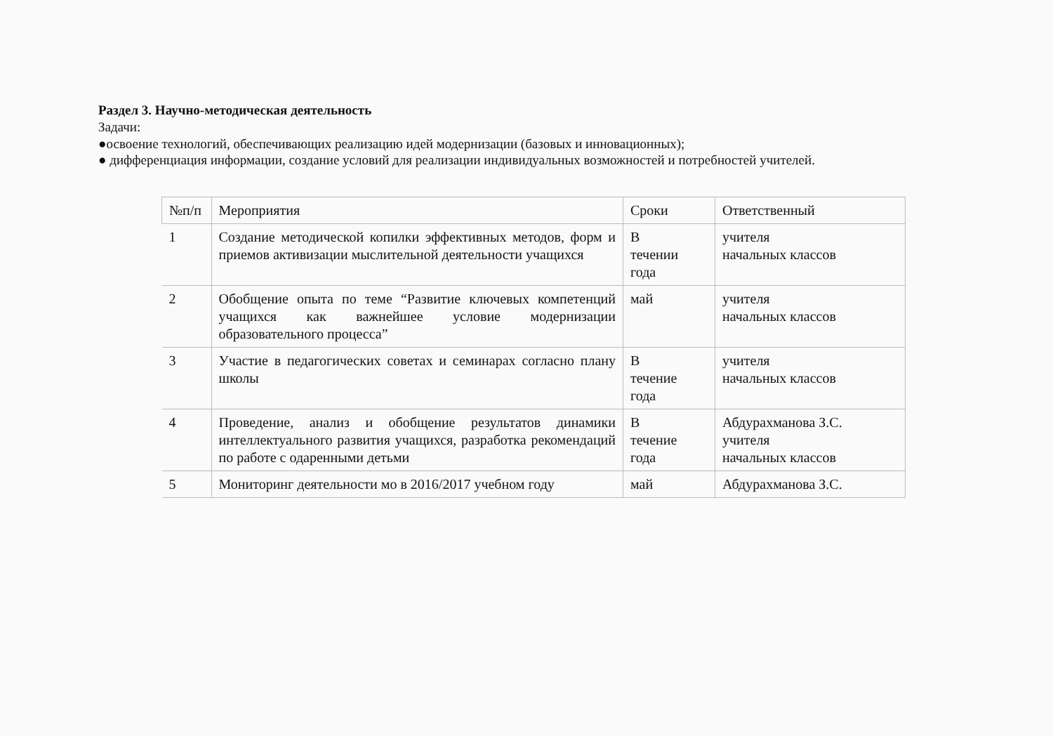Раздел 3. Научно-методическая деятельность
Задачи:
●освоение технологий, обеспечивающих реализацию идей модернизации (базовых и инновационных);
● дифференциация информации, создание условий для реализации индивидуальных возможностей и потребностей учителей.
| №п/п | Мероприятия | Сроки | Ответственный |
| --- | --- | --- | --- |
| 1 | Создание методической копилки эффективных методов, форм и приемов активизации мыслительной деятельности учащихся | В течении года | учителя начальных классов |
| 2 | Обобщение опыта по теме “Развитие ключевых компетенций учащихся как важнейшее условие модернизации образовательного процесса” | май | учителя начальных классов |
| 3 | Участие в педагогических советах и семинарах согласно плану школы | В течение года | учителя начальных классов |
| 4 | Проведение, анализ и обобщение результатов динамики интеллектуального развития учащихся, разработка рекомендаций по работе с одаренными детьми | В течение года | Абдурахманова З.С. учителя начальных классов |
| 5 | Мониторинг деятельности мо в 2016/2017 учебном году | май | Абдурахманова З.С. |